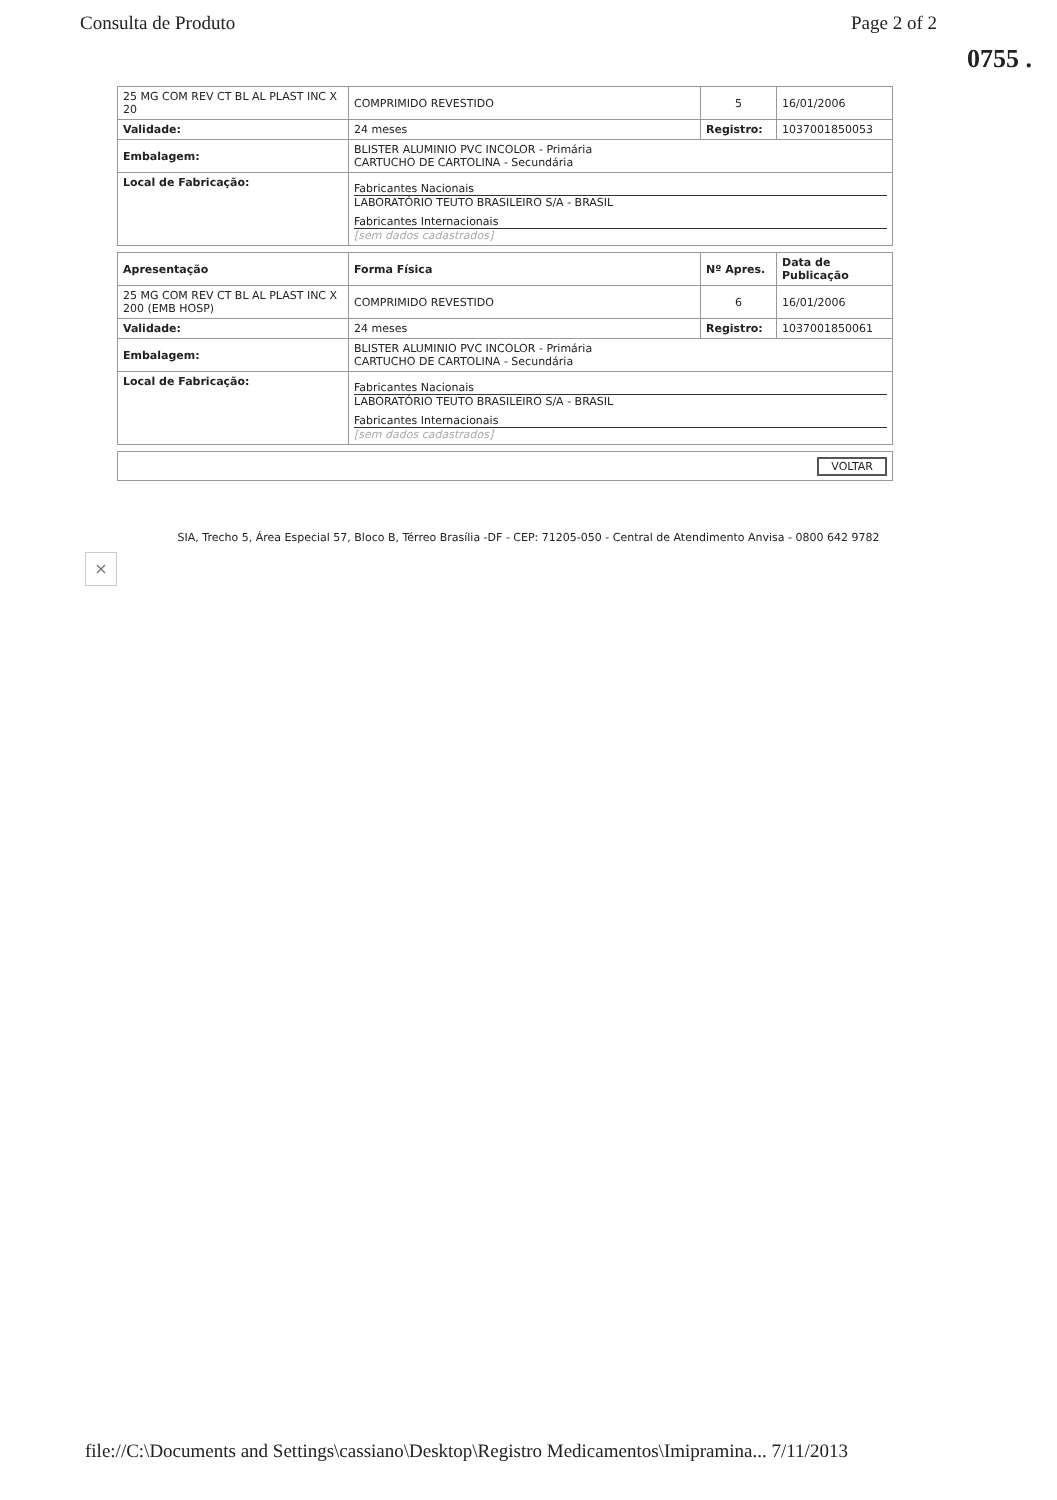Consulta de Produto Page 2 of 2
0755 .
| 25 MG COM REV CT BL AL PLAST INC X 20 | COMPRIMIDO REVESTIDO | 5 | 16/01/2006 |
| Validade: | 24 meses | Registro: | 1037001850053 |
| Embalagem: | BLISTER ALUMINIO PVC INCOLOR - Primária CARTUCHO DE CARTOLINA - Secundária | | |
| Local de Fabricação: | Fabricantes Nacionais LABORATÓRIO TEUTO BRASILEIRO S/A - BRASIL Fabricantes Internacionais [sem dados cadastrados] | | |
| Apresentação | Forma Física | Nº Apres. | Data de Publicação |
| --- | --- | --- | --- |
| 25 MG COM REV CT BL AL PLAST INC X 200 (EMB HOSP) | COMPRIMIDO REVESTIDO | 6 | 16/01/2006 |
| Validade: | 24 meses | Registro: | 1037001850061 |
| Embalagem: | BLISTER ALUMINIO PVC INCOLOR - Primária CARTUCHO DE CARTOLINA - Secundária | | |
| Local de Fabricação: | Fabricantes Nacionais LABORATÓRIO TEUTO BRASILEIRO S/A - BRASIL Fabricantes Internacionais [sem dados cadastrados] | | |
| VOLTAR |
SIA, Trecho 5, Área Especial 57, Bloco B, Térreo Brasília -DF - CEP: 71205-050 - Central de Atendimento Anvisa - 0800 642 9782
×
file://C:\Documents and Settings\cassiano\Desktop\Registro Medicamentos\Imipramina... 7/11/2013